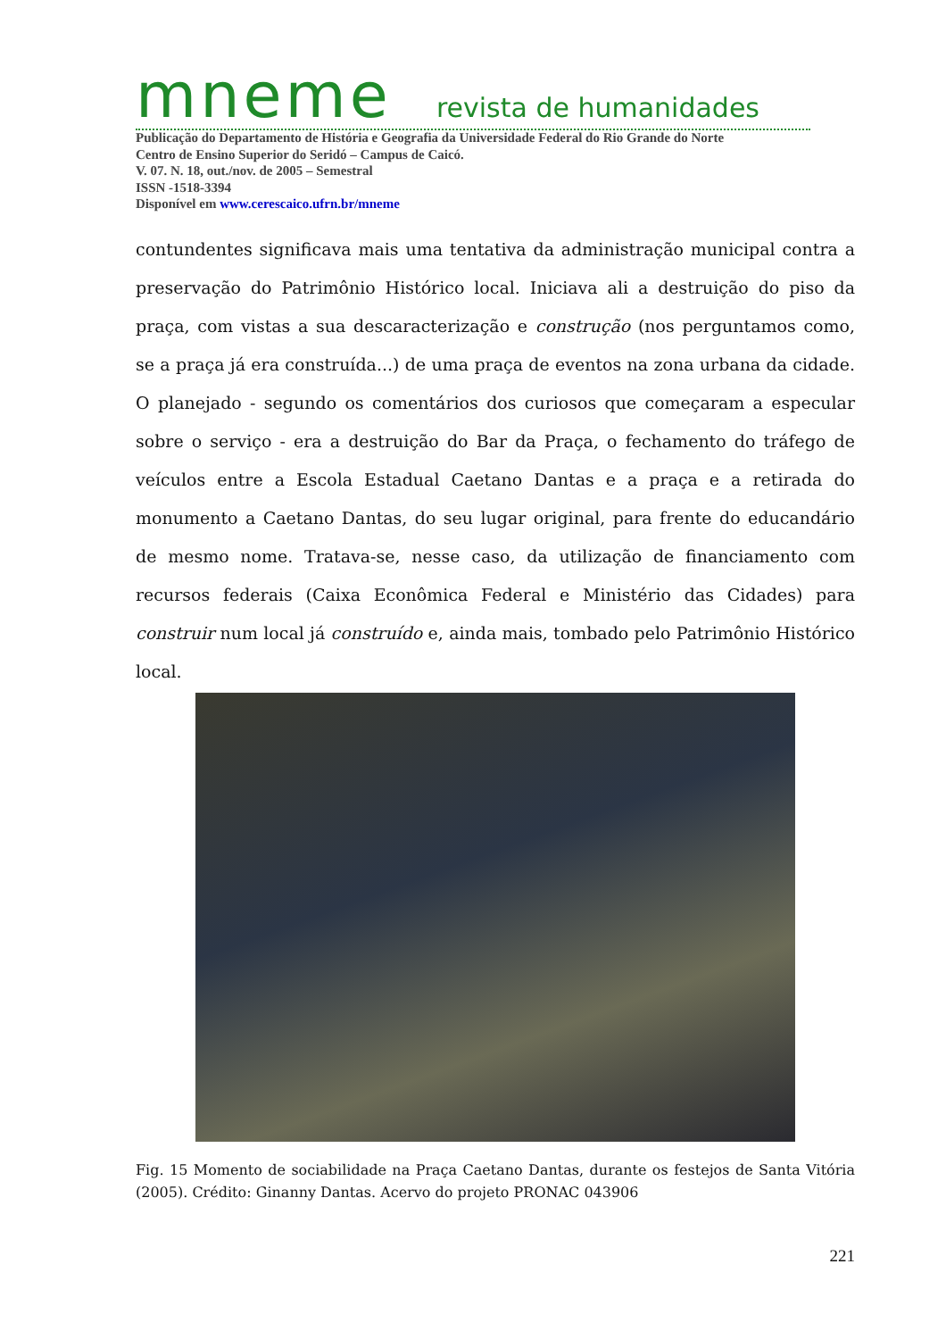mneme revista de humanidades
Publicação do Departamento de História e Geografia da Universidade Federal do Rio Grande do Norte
Centro de Ensino Superior do Seridó – Campus de Caicó.
V. 07. N. 18, out./nov. de 2005 – Semestral
ISSN -1518-3394
Disponível em www.cerescaico.ufrn.br/mneme
contundentes significava mais uma tentativa da administração municipal contra a preservação do Patrimônio Histórico local. Iniciava ali a destruição do piso da praça, com vistas a sua descaracterização e construção (nos perguntamos como, se a praça já era construída...) de uma praça de eventos na zona urbana da cidade. O planejado - segundo os comentários dos curiosos que começaram a especular sobre o serviço - era a destruição do Bar da Praça, o fechamento do tráfego de veículos entre a Escola Estadual Caetano Dantas e a praça e a retirada do monumento a Caetano Dantas, do seu lugar original, para frente do educandário de mesmo nome. Tratava-se, nesse caso, da utilização de financiamento com recursos federais (Caixa Econômica Federal e Ministério das Cidades) para construir num local já construído e, ainda mais, tombado pelo Patrimônio Histórico local.
Fig. 15 Momento de sociabilidade na Praça Caetano Dantas, durante os festejos de Santa Vitória (2005). Crédito: Ginanny Dantas. Acervo do projeto PRONAC 043906
221